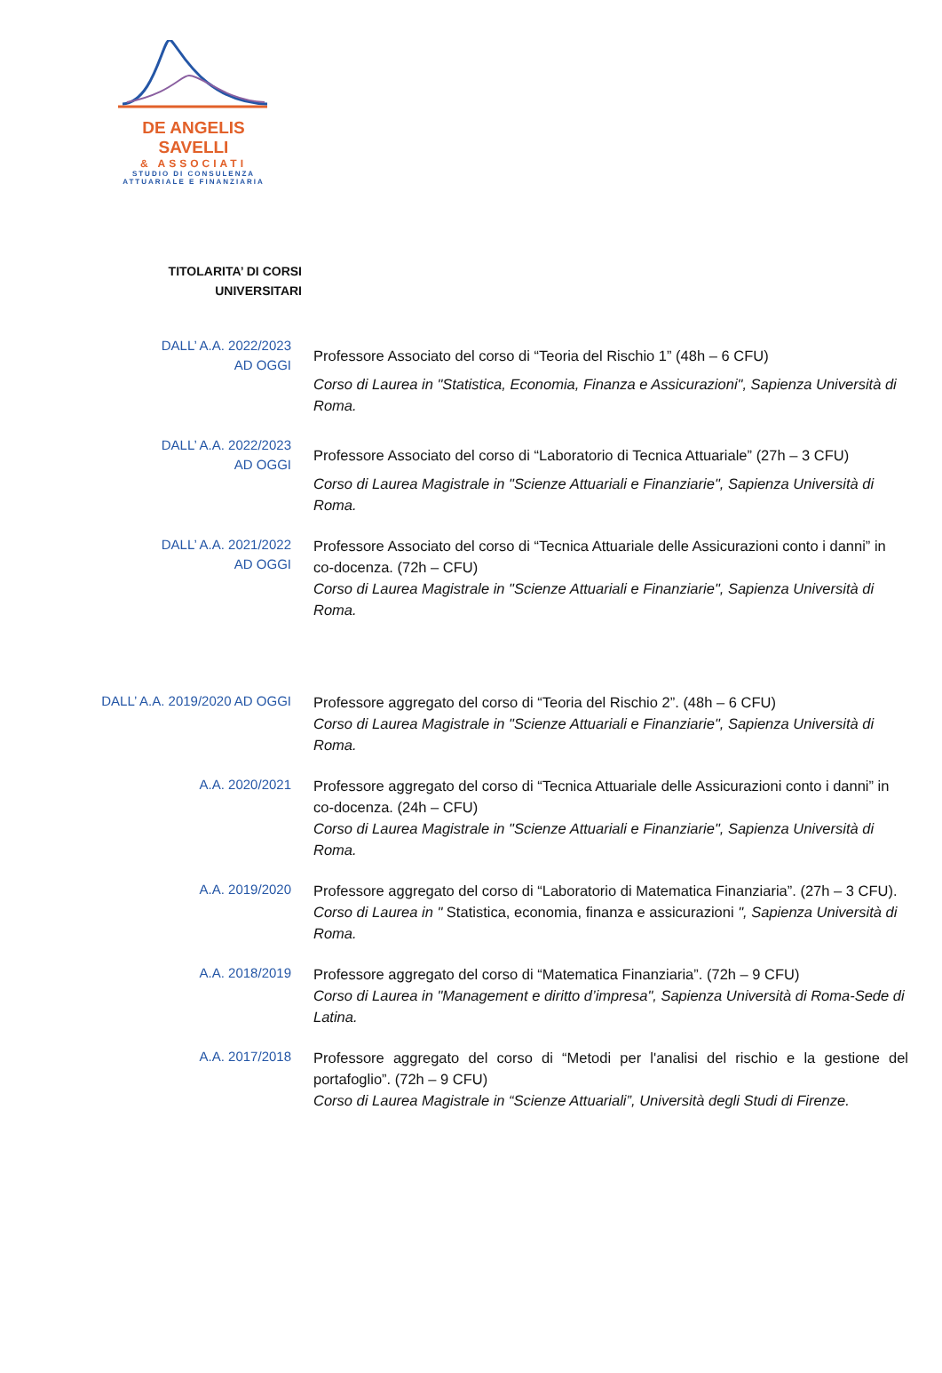DE ANGELIS SAVELLI
& ASSOCIATI
STUDIO DI CONSULENZA
ATTUARIALE E FINANZIARIA
TITOLARITA’ DI CORSI
UNIVERSITARI
DALL’ A.A. 2022/2023
AD OGGI
Professore Associato del corso di “Teoria del Rischio 1” (48h – 6 CFU)
Corso di Laurea in "Statistica, Economia, Finanza e Assicurazioni", Sapienza Università di Roma.
DALL’ A.A. 2022/2023
AD OGGI
Professore Associato del corso di “Laboratorio di Tecnica Attuariale” (27h – 3 CFU)
Corso di Laurea Magistrale in "Scienze Attuariali e Finanziarie", Sapienza Università di Roma.
DALL’ A.A. 2021/2022
AD OGGI
Professore Associato del corso di “Tecnica Attuariale delle Assicurazioni conto i danni” in co-docenza. (72h – CFU)
Corso di Laurea Magistrale in "Scienze Attuariali e Finanziarie", Sapienza Università di Roma.
DALL’ A.A. 2019/2020 AD OGGI
Professore aggregato del corso di “Teoria del Rischio 2”. (48h – 6 CFU)
Corso di Laurea Magistrale in "Scienze Attuariali e Finanziarie", Sapienza Università di Roma.
A.A. 2020/2021
Professore aggregato del corso di “Tecnica Attuariale delle Assicurazioni conto i danni” in co-docenza. (24h – CFU)
Corso di Laurea Magistrale in "Scienze Attuariali e Finanziarie", Sapienza Università di Roma.
A.A. 2019/2020
Professore aggregato del corso di “Laboratorio di Matematica Finanziaria”. (27h – 3 CFU).
Corso di Laurea in " Statistica, economia, finanza e assicurazioni ", Sapienza Università di Roma.
A.A. 2018/2019
Professore aggregato del corso di “Matematica Finanziaria”. (72h – 9 CFU)
Corso di Laurea in "Management e diritto d’impresa", Sapienza Università di Roma-Sede di Latina.
A.A. 2017/2018
Professore aggregato del corso di “Metodi per l'analisi del rischio e la gestione del portafoglio”. (72h – 9 CFU)
Corso di Laurea Magistrale in “Scienze Attuariali”, Università degli Studi di Firenze.